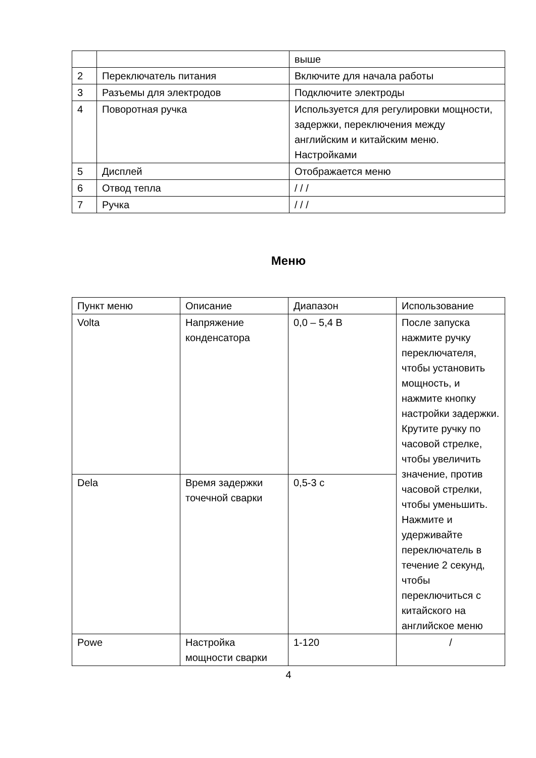| | | выше |
| 2 | Переключатель питания | Включите для начала работы |
| 3 | Разъемы для электродов | Подключите электроды |
| 4 | Поворотная ручка | Используется для регулировки мощности, задержки, переключения между английским и китайским меню. Настройками |
| 5 | Дисплей | Отображается меню |
| 6 | Отвод тепла | / / / |
| 7 | Ручка | / / / |
Меню
| Пункт меню | Описание | Диапазон | Использование |
| --- | --- | --- | --- |
| Volta | Напряжение конденсатора | 0,0 – 5,4 В | После запуска нажмите ручку переключателя, чтобы установить мощность, и нажмите кнопку настройки задержки. Крутите ручку по часовой стрелке, чтобы увеличить значение, против часовой стрелки, чтобы уменьшить. Нажмите и удерживайте переключатель в течение 2 секунд, чтобы переключиться с китайского на английское меню |
| Dela | Время задержки точечной сварки | 0,5-3 с | |
| Powe | Настройка мощности сварки | 1-120 | / |
4